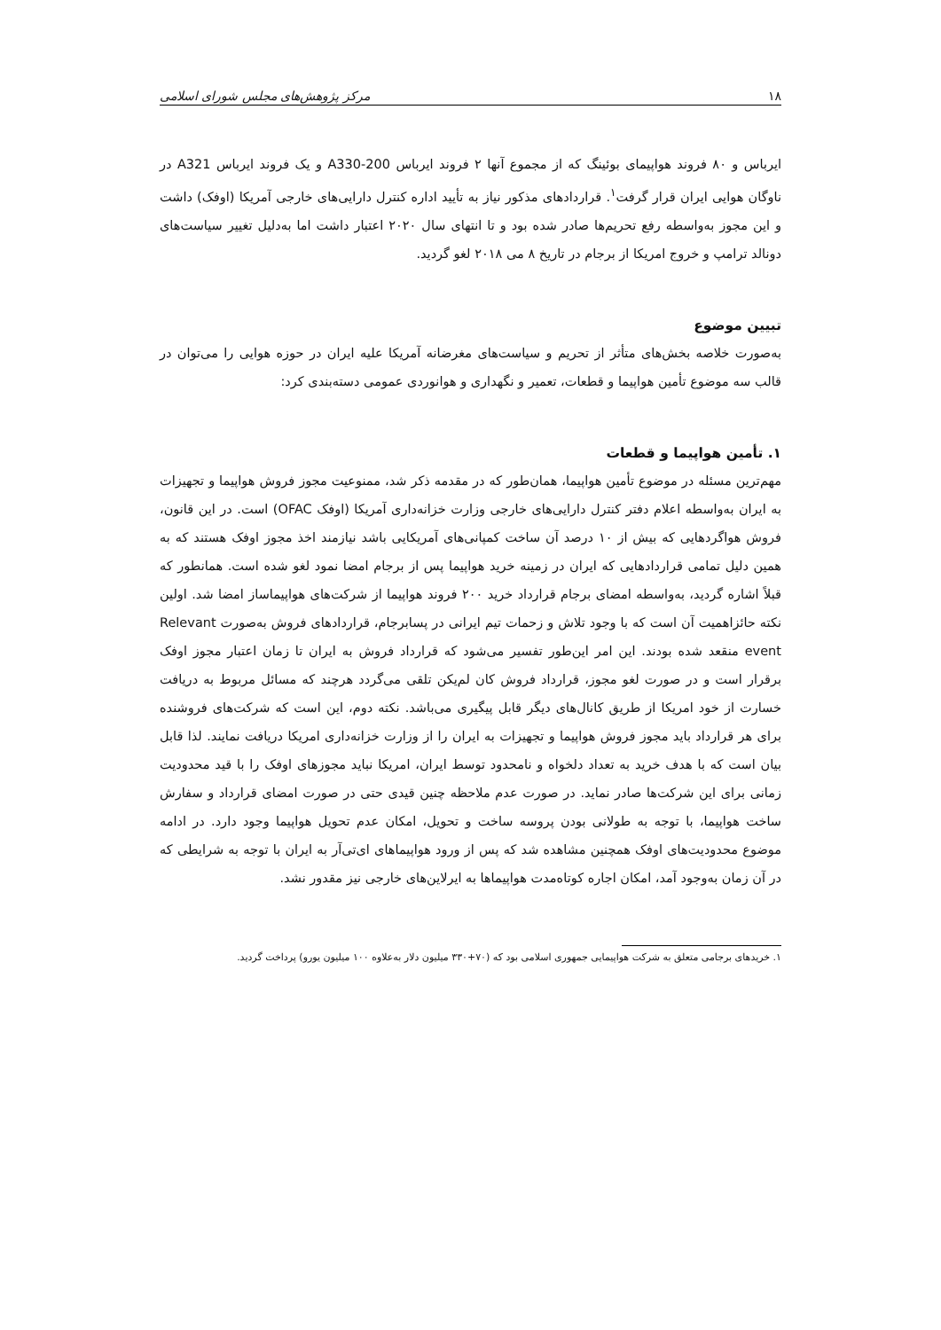۱۸ مرکز پژوهش‌های مجلس شورای اسلامی
ایرباس و ۸۰ فروند هواپیمای بوئینگ که از مجموع آنها ۲ فروند ایرباس A330-200 و یک فروند ایرباس A321 در ناوگان هوایی ایران قرار گرفت<sup>۱</sup>. قراردادهای مذکور نیاز به تأیید اداره کنترل دارایی‌های خارجی آمریکا (اوفک) داشت و این مجوز به‌واسطه رفع تحریم‌ها صادر شده بود و تا انتهای سال ۲۰۲۰ اعتبار داشت اما به‌دلیل تغییر سیاست‌های دونالد ترامپ و خروج امریکا از برجام در تاریخ ۸ می ۲۰۱۸ لغو گردید.
تبیین موضوع
به‌صورت خلاصه بخش‌های متأثر از تحریم و سیاست‌های مغرضانه آمریکا علیه ایران در حوزه هوایی را می‌توان در قالب سه موضوع تأمین هواپیما و قطعات، تعمیر و نگهداری و هوانوردی عمومی دسته‌بندی کرد:
۱. تأمین هواپیما و قطعات
مهم‌ترین مسئله در موضوع تأمین هواپیما، همان‌طور که در مقدمه ذکر شد، ممنوعیت مجوز فروش هواپیما و تجهیزات به ایران به‌واسطه اعلام دفتر کنترل دارایی‌های خارجی وزارت خزانه‌داری آمریکا (اوفک OFAC) است. در این قانون، فروش هواگردهایی که بیش از ۱۰ درصد آن ساخت کمپانی‌های آمریکایی باشد نیازمند اخذ مجوز اوفک هستند که به همین دلیل تمامی قراردادهایی که ایران در زمینه خرید هواپیما پس از برجام امضا نمود لغو شده است. همانطور که قبلاً اشاره گردید، به‌واسطه امضای برجام قرارداد خرید ۲۰۰ فروند هواپیما از شرکت‌های هواپیماساز امضا شد. اولین نکته حائزاهمیت آن است که با وجود تلاش و زحمات تیم ایرانی در پسابرجام، قراردادهای فروش به‌صورت Relevant event منقعد شده بودند. این امر این‌طور تفسیر می‌شود که قرارداد فروش به ایران تا زمان اعتبار مجوز اوفک برقرار است و در صورت لغو مجوز، قرارداد فروش کان لم‌یکن تلقی می‌گردد هرچند که مسائل مربوط به دریافت خسارت از خود امریکا از طریق کانال‌های دیگر قابل پیگیری می‌باشد. نکته دوم، این است که شرکت‌های فروشنده برای هر قرارداد باید مجوز فروش هواپیما و تجهیزات به ایران را از وزارت خزانه‌داری امریکا دریافت نمایند. لذا قابل بیان است که با هدف خرید به تعداد دلخواه و نامحدود توسط ایران، امریکا نباید مجوزهای اوفک را با قید محدودیت زمانی برای این شرکت‌ها صادر نماید. در صورت عدم ملاحظه چنین قیدی حتی در صورت امضای قرارداد و سفارش ساخت هواپیما، با توجه به طولانی بودن پروسه ساخت و تحویل، امکان عدم تحویل هواپیما وجود دارد. در ادامه موضوع محدودیت‌های اوفک همچنین مشاهده شد که پس از ورود هواپیماهای ای‌تی‌آر به ایران با توجه به شرایطی که در آن زمان به‌وجود آمد، امکان اجاره کوتاه‌مدت هواپیماها به ایرلاین‌های خارجی نیز مقدور نشد.
۱. خریدهای برجامی متعلق به شرکت هواپیمایی جمهوری اسلامی بود که (۷۰+۳۳۰ میلیون دلار به‌علاوه ۱۰۰ میلیون یورو) پرداخت گردید.